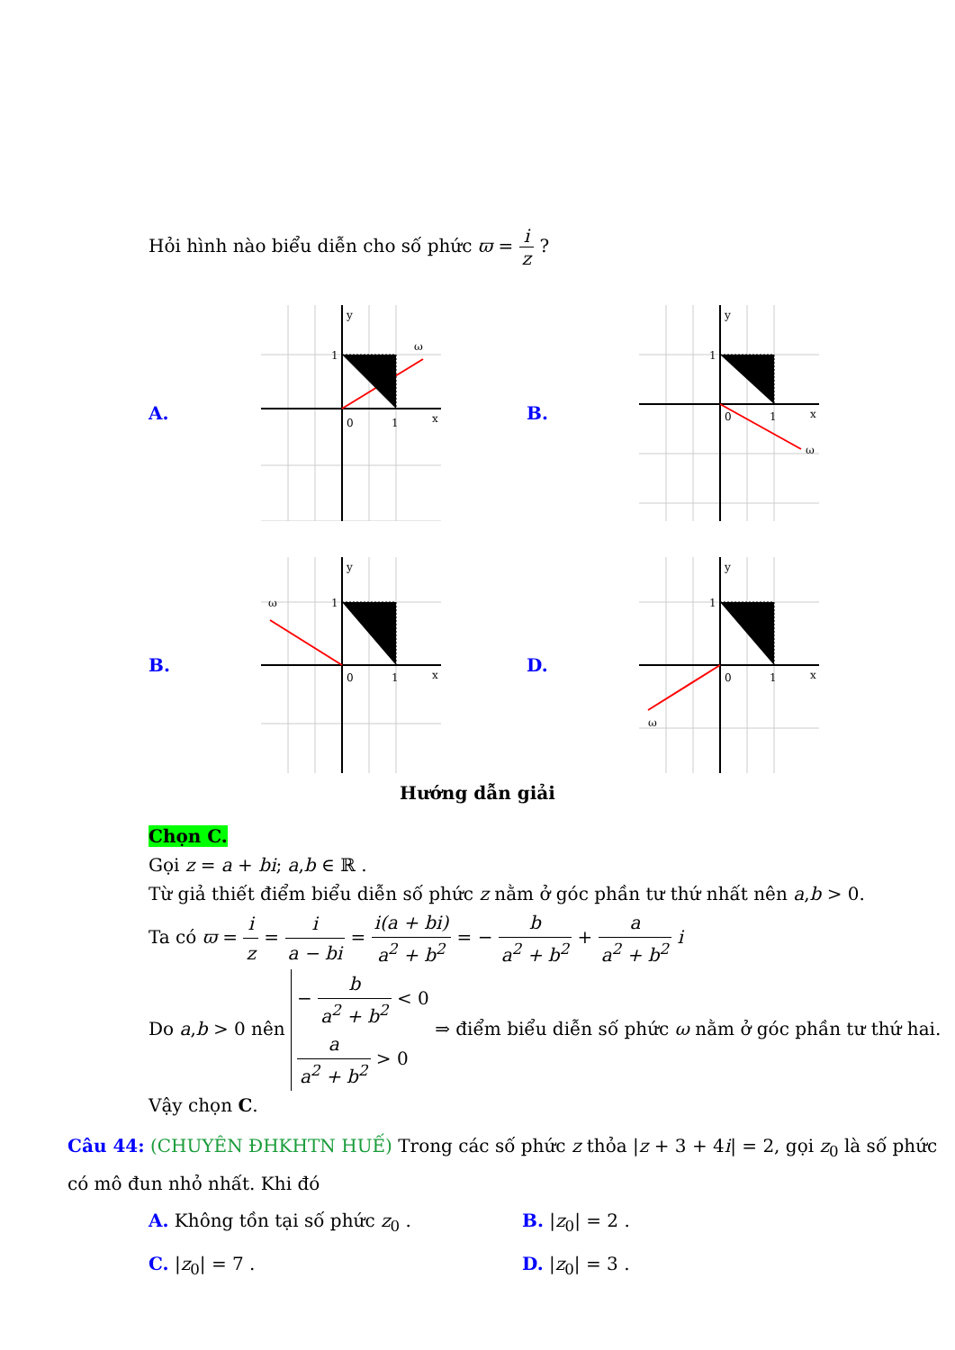Hỏi hình nào biểu diễn cho số phức ϖ = i z ?
A.
y
x
1
0
1
ω
B.
y
x
1
0
1
ω
B.
y
x
1
0
1
ω
D.
y
x
1
0
1
ω
Hướng dẫn giải
Chọn C.
Gọi z = a + bi; a,b ∈ ℝ .
Từ giả thiết điểm biểu diễn số phức z nằm ở góc phần tư thứ nhất nên a,b > 0.
Ta có ϖ = i z = i a − bi = i(a + bi) a<sup>2</sup> + b<sup>2</sup> = − b a<sup>2</sup> + b<sup>2</sup> + a a<sup>2</sup> + b<sup>2</sup> i
Do a,b > 0 nên − b a<sup>2</sup> + b<sup>2</sup> < 0
a a<sup>2</sup> + b<sup>2</sup> > 0 ⇒ điểm biểu diễn số phức ω nằm ở góc phần tư thứ hai.
Vậy chọn C.
Câu 44: (CHUYÊN ĐHKHTN HUẾ) Trong các số phức z thỏa |z + 3 + 4i| = 2, gọi z<sub>0</sub> là số phức có mô đun nhỏ nhất. Khi đó
A. Không tồn tại số phức z<sub>0</sub> .
B. |z<sub>0</sub>| = 2 .
C. |z<sub>0</sub>| = 7 .
D. |z<sub>0</sub>| = 3 .